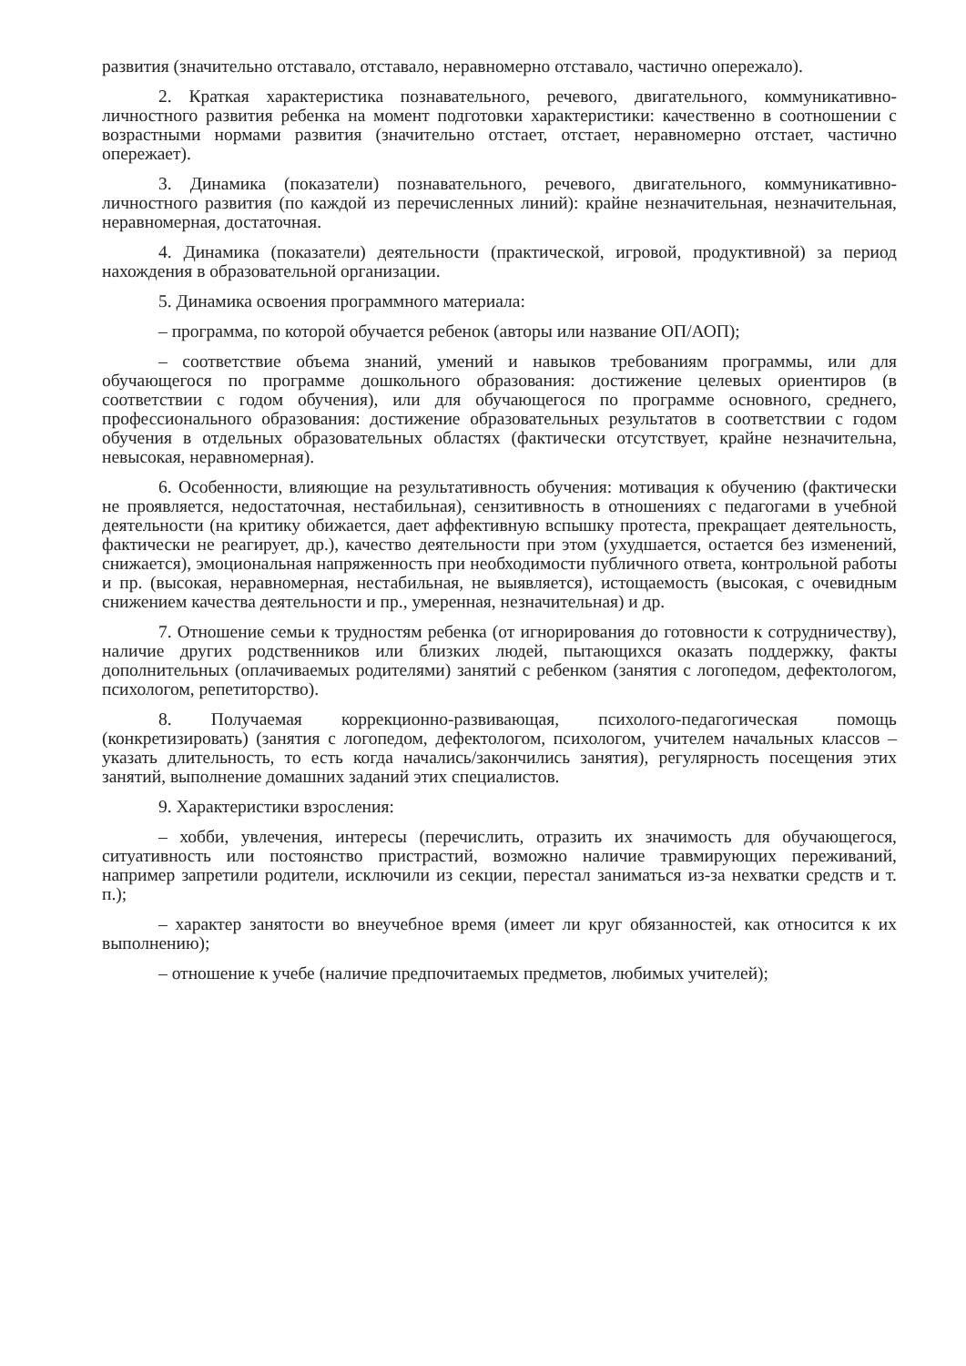развития (значительно отставало, отставало, неравномерно отставало, частично опережало).
2. Краткая характеристика познавательного, речевого, двигательного, коммуникативно-личностного развития ребенка на момент подготовки характеристики: качественно в соотношении с возрастными нормами развития (значительно отстает, отстает, неравномерно отстает, частично опережает).
3. Динамика (показатели) познавательного, речевого, двигательного, коммуникативно-личностного развития (по каждой из перечисленных линий): крайне незначительная, незначительная, неравномерная, достаточная.
4. Динамика (показатели) деятельности (практической, игровой, продуктивной) за период нахождения в образовательной организации.
5. Динамика освоения программного материала:
– программа, по которой обучается ребенок (авторы или название ОП/АОП);
– соответствие объема знаний, умений и навыков требованиям программы, или для обучающегося по программе дошкольного образования: достижение целевых ориентиров (в соответствии с годом обучения), или для обучающегося по программе основного, среднего, профессионального образования: достижение образовательных результатов в соответствии с годом обучения в отдельных образовательных областях (фактически отсутствует, крайне незначительна, невысокая, неравномерная).
6. Особенности, влияющие на результативность обучения: мотивация к обучению (фактически не проявляется, недостаточная, нестабильная), сензитивность в отношениях с педагогами в учебной деятельности (на критику обижается, дает аффективную вспышку протеста, прекращает деятельность, фактически не реагирует, др.), качество деятельности при этом (ухудшается, остается без изменений, снижается), эмоциональная напряженность при необходимости публичного ответа, контрольной работы и пр. (высокая, неравномерная, нестабильная, не выявляется), истощаемость (высокая, с очевидным снижением качества деятельности и пр., умеренная, незначительная) и др.
7. Отношение семьи к трудностям ребенка (от игнорирования до готовности к сотрудничеству), наличие других родственников или близких людей, пытающихся оказать поддержку, факты дополнительных (оплачиваемых родителями) занятий с ребенком (занятия с логопедом, дефектологом, психологом, репетиторство).
8. Получаемая коррекционно-развивающая, психолого-педагогическая помощь (конкретизировать) (занятия с логопедом, дефектологом, психологом, учителем начальных классов – указать длительность, то есть когда начались/закончились занятия), регулярность посещения этих занятий, выполнение домашних заданий этих специалистов.
9. Характеристики взросления:
– хобби, увлечения, интересы (перечислить, отразить их значимость для обучающегося, ситуативность или постоянство пристрастий, возможно наличие травмирующих переживаний, например запретили родители, исключили из секции, перестал заниматься из-за нехватки средств и т. п.);
– характер занятости во внеучебное время (имеет ли круг обязанностей, как относится к их выполнению);
– отношение к учебе (наличие предпочитаемых предметов, любимых учителей);